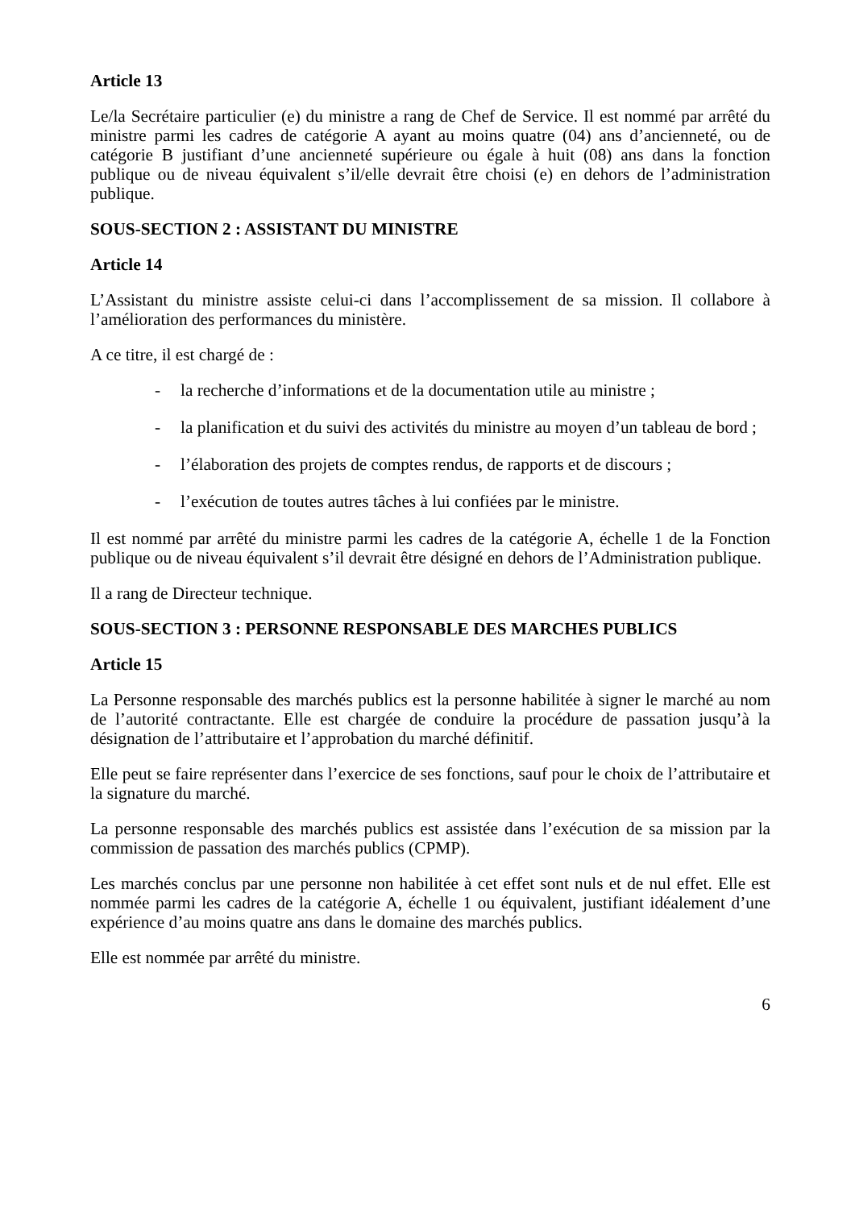Article 13
Le/la Secrétaire particulier (e) du ministre a rang de Chef de Service. Il est nommé par arrêté du ministre parmi les cadres de catégorie A ayant au moins quatre (04) ans d’ancienneté, ou de catégorie B justifiant d’une ancienneté supérieure ou égale à huit (08) ans dans la fonction publique ou de niveau équivalent s’il/elle devrait être choisi (e) en dehors de l’administration publique.
SOUS-SECTION 2 : ASSISTANT DU MINISTRE
Article 14
L’Assistant du ministre assiste celui-ci dans l’accomplissement de sa mission. Il collabore à l’amélioration des performances du ministère.
A ce titre, il est chargé de :
- la recherche d’informations et de la documentation utile au ministre ;
- la planification et du suivi des activités du ministre au moyen d’un tableau de bord ;
- l’élaboration des projets de comptes rendus, de rapports et de discours ;
- l’exécution de toutes autres tâches à lui confiées par le ministre.
Il est nommé par arrêté du ministre parmi les cadres de la catégorie A, échelle 1 de la Fonction publique ou de niveau équivalent s’il devrait être désigné en dehors de l’Administration publique.
Il a rang de Directeur technique.
SOUS-SECTION 3 : PERSONNE RESPONSABLE DES MARCHES PUBLICS
Article 15
La Personne responsable des marchés publics est la personne habilitée à signer le marché au nom de l’autorité contractante. Elle est chargée de conduire la procédure de passation jusqu’à la désignation de l’attributaire et l’approbation du marché définitif.
Elle peut se faire représenter dans l’exercice de ses fonctions, sauf pour le choix de l’attributaire et la signature du marché.
La personne responsable des marchés publics est assistée dans l’exécution de sa mission par la commission de passation des marchés publics (CPMP).
Les marchés conclus par une personne non habilitée à cet effet sont nuls et de nul effet. Elle est nommée parmi les cadres de la catégorie A, échelle 1 ou équivalent, justifiant idéalement d’une expérience d’au moins quatre ans dans le domaine des marchés publics.
Elle est nommée par arrêté du ministre.
6